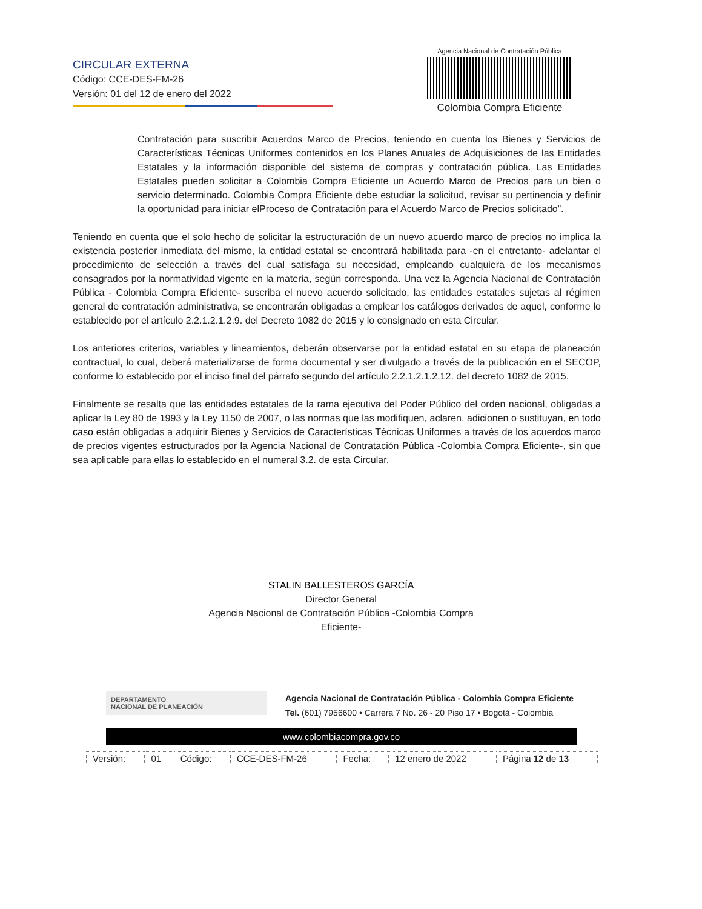CIRCULAR EXTERNA
Código: CCE-DES-FM-26
Versión: 01 del 12 de enero del 2022
Agencia Nacional de Contratación Pública
Colombia Compra Eficiente
Contratación para suscribir Acuerdos Marco de Precios, teniendo en cuenta los Bienes y Servicios de Características Técnicas Uniformes contenidos en los Planes Anuales de Adquisiciones de las Entidades Estatales y la información disponible del sistema de compras y contratación pública. Las Entidades Estatales pueden solicitar a Colombia Compra Eficiente un Acuerdo Marco de Precios para un bien o servicio determinado. Colombia Compra Eficiente debe estudiar la solicitud, revisar su pertinencia y definir la oportunidad para iniciar elProceso de Contratación para el Acuerdo Marco de Precios solicitado”.
Teniendo en cuenta que el solo hecho de solicitar la estructuración de un nuevo acuerdo marco de precios no implica la existencia posterior inmediata del mismo, la entidad estatal se encontrará habilitada para -en el entretanto- adelantar el procedimiento de selección a través del cual satisfaga su necesidad, empleando cualquiera de los mecanismos consagrados por la normatividad vigente en la materia, según corresponda. Una vez la Agencia Nacional de Contratación Pública - Colombia Compra Eficiente- suscriba el nuevo acuerdo solicitado, las entidades estatales sujetas al régimen general de contratación administrativa, se encontrarán obligadas a emplear los catálogos derivados de aquel, conforme lo establecido por el artículo 2.2.1.2.1.2.9. del Decreto 1082 de 2015 y lo consignado en esta Circular.
Los anteriores criterios, variables y lineamientos, deberán observarse por la entidad estatal en su etapa de planeación contractual, lo cual, deberá materializarse de forma documental y ser divulgado a través de la publicación en el SECOP, conforme lo establecido por el inciso final del párrafo segundo del artículo 2.2.1.2.1.2.12. del decreto 1082 de 2015.
Finalmente se resalta que las entidades estatales de la rama ejecutiva del Poder Público del orden nacional, obligadas a aplicar la Ley 80 de 1993 y la Ley 1150 de 2007, o las normas que las modifiquen, aclaren, adicionen o sustituyan, en todo caso están obligadas a adquirir Bienes y Servicios de Características Técnicas Uniformes a través de los acuerdos marco de precios vigentes estructurados por la Agencia Nacional de Contratación Pública -Colombia Compra Eficiente-, sin que sea aplicable para ellas lo establecido en el numeral 3.2. de esta Circular.
STALIN BALLESTEROS GARCÍA
Director General
Agencia Nacional de Contratación Pública -Colombia Compra
Eficiente-
DEPARTAMENTO
NACIONAL DE PLANEACIÓN
Agencia Nacional de Contratación Pública - Colombia Compra Eficiente
Tel. (601) 7956600 • Carrera 7 No. 26 - 20 Piso 17 • Bogotá - Colombia
www.colombiacompra.gov.co
| Versión: | 01 | Código: | CCE-DES-FM-26 | Fecha: | 12 enero de 2022 | Página 12 de 13 |